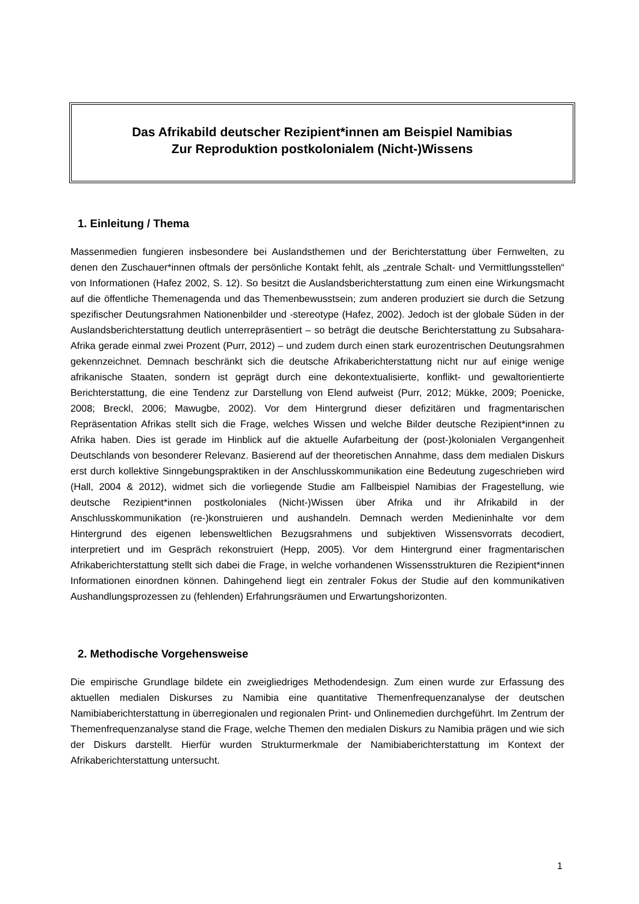Das Afrikabild deutscher Rezipient*innen am Beispiel Namibias
Zur Reproduktion postkolonialem (Nicht-)Wissens
1. Einleitung / Thema
Massenmedien fungieren insbesondere bei Auslandsthemen und der Berichterstattung über Fernwelten, zu denen den Zuschauer*innen oftmals der persönliche Kontakt fehlt, als „zentrale Schalt- und Vermittlungsstellen“ von Informationen (Hafez 2002, S. 12). So besitzt die Auslandsberichterstattung zum einen eine Wirkungsmacht auf die öffentliche Themenagenda und das Themenbewusstsein; zum anderen produziert sie durch die Setzung spezifischer Deutungsrahmen Nationenbilder und -stereotype (Hafez, 2002). Jedoch ist der globale Süden in der Auslandsberichterstattung deutlich unterrepräsentiert – so beträgt die deutsche Berichterstattung zu Subsahara-Afrika gerade einmal zwei Prozent (Purr, 2012) – und zudem durch einen stark eurozentrischen Deutungsrahmen gekennzeichnet. Demnach beschränkt sich die deutsche Afrikaberichterstattung nicht nur auf einige wenige afrikanische Staaten, sondern ist geprägt durch eine dekontextualisierte, konflikt- und gewaltorientierte Berichterstattung, die eine Tendenz zur Darstellung von Elend aufweist (Purr, 2012; Mükke, 2009; Poenicke, 2008; Breckl, 2006; Mawugbe, 2002). Vor dem Hintergrund dieser defizitären und fragmentarischen Repräsentation Afrikas stellt sich die Frage, welches Wissen und welche Bilder deutsche Rezipient*innen zu Afrika haben. Dies ist gerade im Hinblick auf die aktuelle Aufarbeitung der (post-)kolonialen Vergangenheit Deutschlands von besonderer Relevanz. Basierend auf der theoretischen Annahme, dass dem medialen Diskurs erst durch kollektive Sinngebungspraktiken in der Anschlusskommunikation eine Bedeutung zugeschrieben wird (Hall, 2004 & 2012), widmet sich die vorliegende Studie am Fallbeispiel Namibias der Fragestellung, wie deutsche Rezipient*innen postkoloniales (Nicht-)Wissen über Afrika und ihr Afrikabild in der Anschlusskommunikation (re-)konstruieren und aushandeln. Demnach werden Medieninhalte vor dem Hintergrund des eigenen lebensweltlichen Bezugsrahmens und subjektiven Wissensvorrats decodiert, interpretiert und im Gespräch rekonstruiert (Hepp, 2005). Vor dem Hintergrund einer fragmentarischen Afrikaberichterstattung stellt sich dabei die Frage, in welche vorhandenen Wissensstrukturen die Rezipient*innen Informationen einordnen können. Dahingehend liegt ein zentraler Fokus der Studie auf den kommunikativen Aushandlungsprozessen zu (fehlenden) Erfahrungsräumen und Erwartungshorizonten.
2. Methodische Vorgehensweise
Die empirische Grundlage bildete ein zweigliedriges Methodendesign. Zum einen wurde zur Erfassung des aktuellen medialen Diskurses zu Namibia eine quantitative Themenfrequenzanalyse der deutschen Namibiaberichterstattung in überregionalen und regionalen Print- und Onlinemedien durchgeführt. Im Zentrum der Themenfrequenzanalyse stand die Frage, welche Themen den medialen Diskurs zu Namibia prägen und wie sich der Diskurs darstellt. Hierfür wurden Strukturmerkmale der Namibiaberichterstattung im Kontext der Afrikaberichterstattung untersucht.
1